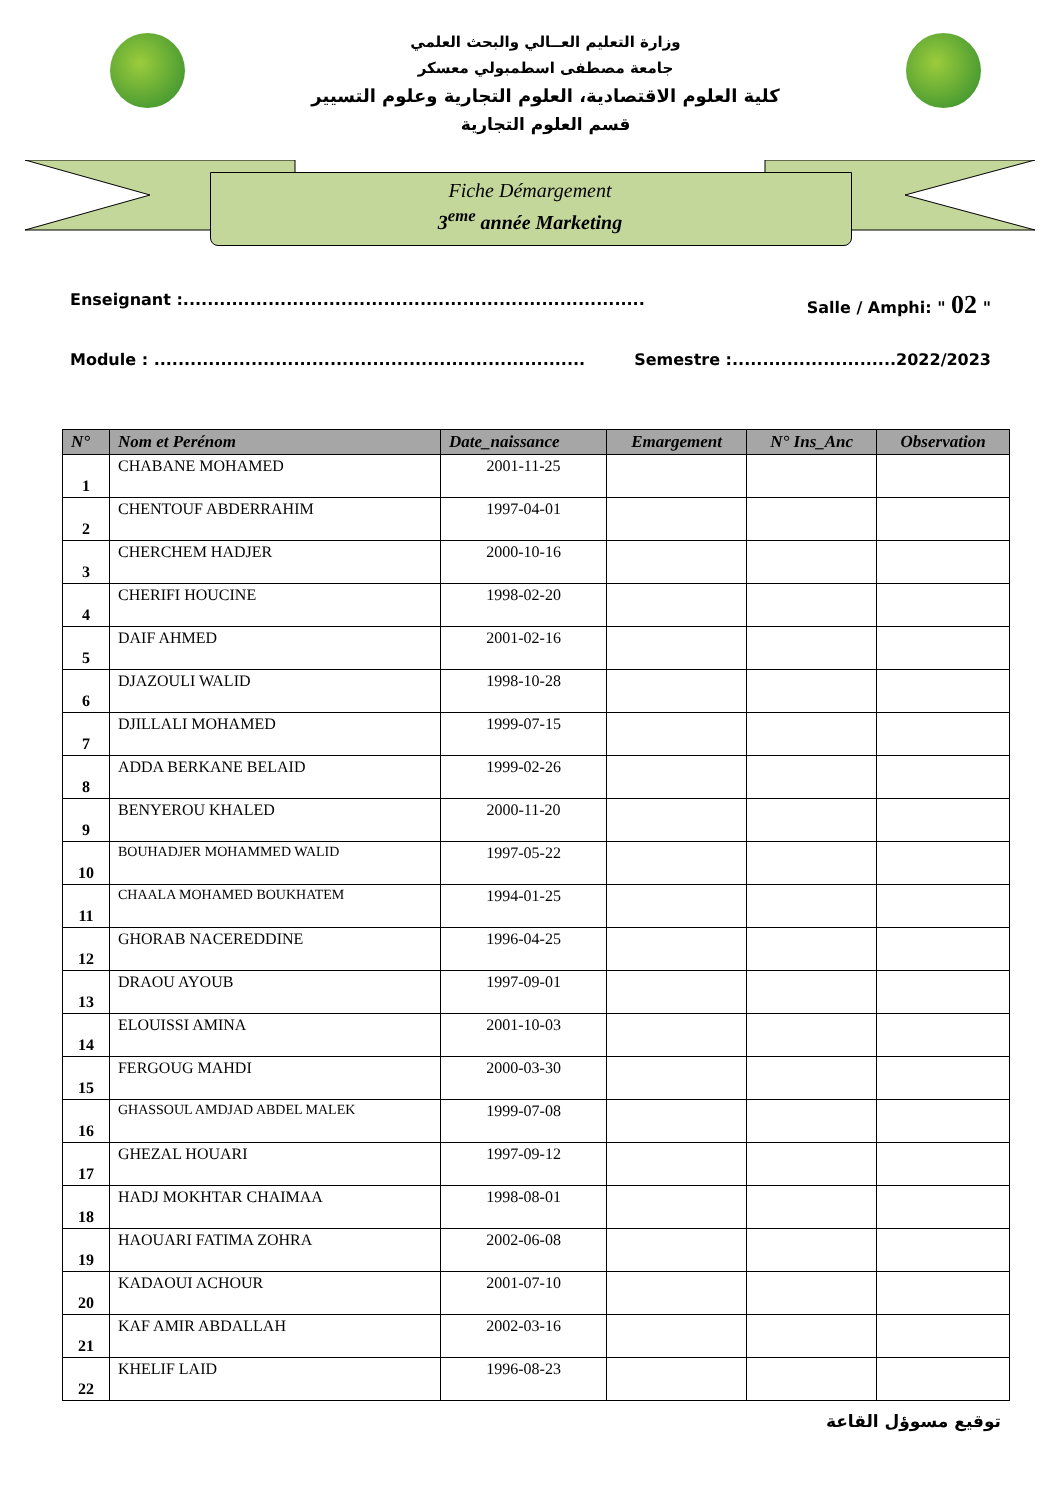وزارة التعليم العــالي والبحث العلمي
جامعة مصطفى اسطمبولي معسكر
كلية العلوم الاقتصادية، العلوم التجارية وعلوم التسيير
قسم العلوم التجارية
Fiche Démargement
3<sup>eme</sup> année Marketing
Enseignant :............................................................................ Salle / Amphi: " 02 "
Module : ....................................................................... Semestre :...........................2022/2023
| N° | Nom et Perénom | Date_naissance | Emargement | N° Ins_Anc | Observation |
| --- | --- | --- | --- | --- | --- |
| 1 | CHABANE MOHAMED | 2001-11-25 | | | |
| 2 | CHENTOUF ABDERRAHIM | 1997-04-01 | | | |
| 3 | CHERCHEM HADJER | 2000-10-16 | | | |
| 4 | CHERIFI HOUCINE | 1998-02-20 | | | |
| 5 | DAIF AHMED | 2001-02-16 | | | |
| 6 | DJAZOULI WALID | 1998-10-28 | | | |
| 7 | DJILLALI MOHAMED | 1999-07-15 | | | |
| 8 | ADDA BERKANE BELAID | 1999-02-26 | | | |
| 9 | BENYEROU KHALED | 2000-11-20 | | | |
| 10 | BOUHADJER MOHAMMED WALID | 1997-05-22 | | | |
| 11 | CHAALA MOHAMED BOUKHATEM | 1994-01-25 | | | |
| 12 | GHORAB NACEREDDINE | 1996-04-25 | | | |
| 13 | DRAOU AYOUB | 1997-09-01 | | | |
| 14 | ELOUISSI AMINA | 2001-10-03 | | | |
| 15 | FERGOUG MAHDI | 2000-03-30 | | | |
| 16 | GHASSOUL AMDJAD ABDEL MALEK | 1999-07-08 | | | |
| 17 | GHEZAL HOUARI | 1997-09-12 | | | |
| 18 | HADJ MOKHTAR CHAIMAA | 1998-08-01 | | | |
| 19 | HAOUARI FATIMA ZOHRA | 2002-06-08 | | | |
| 20 | KADAOUI ACHOUR | 2001-07-10 | | | |
| 21 | KAF AMIR ABDALLAH | 2002-03-16 | | | |
| 22 | KHELIF LAID | 1996-08-23 | | | |
توقيع مسوؤل القاعة